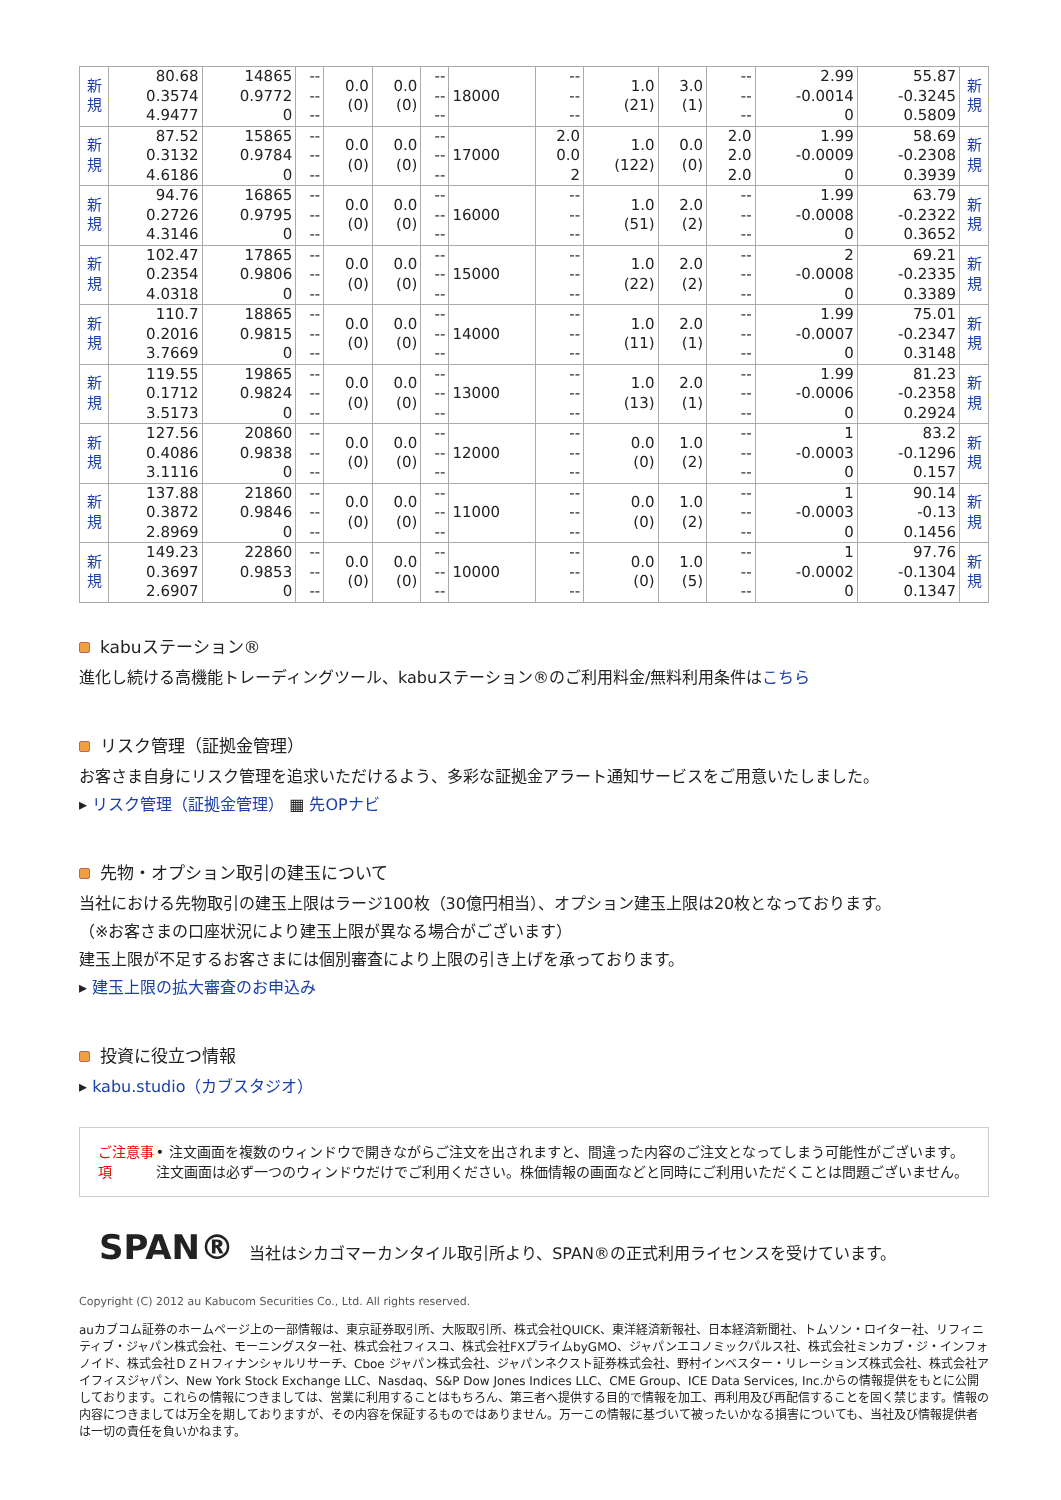| 新 規 | 80.68 0.3574 4.9477 | 14865 0.9772 0 | -- -- -- | 0.0 (0) | 0.0 (0) | -- -- -- | 18000 | -- -- -- | 1.0 (21) | 3.0 (1) | -- -- -- | 2.99 -0.0014 0 | 55.87 -0.3245 0.5809 | 新 規 |
| 新 規 | 87.52 0.3132 4.6186 | 15865 0.9784 0 | -- -- -- | 0.0 (0) | 0.0 (0) | -- -- -- | 17000 | 2.0 0.0 2 | 1.0 (122) | 0.0 (0) | 2.0 2.0 2.0 | 1.99 -0.0009 0 | 58.69 -0.2308 0.3939 | 新 規 |
| 新 規 | 94.76 0.2726 4.3146 | 16865 0.9795 0 | -- -- -- | 0.0 (0) | 0.0 (0) | -- -- -- | 16000 | -- -- -- | 1.0 (51) | 2.0 (2) | -- -- -- | 1.99 -0.0008 0 | 63.79 -0.2322 0.3652 | 新 規 |
| 新 規 | 102.47 0.2354 4.0318 | 17865 0.9806 0 | -- -- -- | 0.0 (0) | 0.0 (0) | -- -- -- | 15000 | -- -- -- | 1.0 (22) | 2.0 (2) | -- -- -- | 2 -0.0008 0 | 69.21 -0.2335 0.3389 | 新 規 |
| 新 規 | 110.7 0.2016 3.7669 | 18865 0.9815 0 | -- -- -- | 0.0 (0) | 0.0 (0) | -- -- -- | 14000 | -- -- -- | 1.0 (11) | 2.0 (1) | -- -- -- | 1.99 -0.0007 0 | 75.01 -0.2347 0.3148 | 新 規 |
| 新 規 | 119.55 0.1712 3.5173 | 19865 0.9824 0 | -- -- -- | 0.0 (0) | 0.0 (0) | -- -- -- | 13000 | -- -- -- | 1.0 (13) | 2.0 (1) | -- -- -- | 1.99 -0.0006 0 | 81.23 -0.2358 0.2924 | 新 規 |
| 新 規 | 127.56 0.4086 3.1116 | 20860 0.9838 0 | -- -- -- | 0.0 (0) | 0.0 (0) | -- -- -- | 12000 | -- -- -- | 0.0 (0) | 1.0 (2) | -- -- -- | 1 -0.0003 0 | 83.2 -0.1296 0.157 | 新 規 |
| 新 規 | 137.88 0.3872 2.8969 | 21860 0.9846 0 | -- -- -- | 0.0 (0) | 0.0 (0) | -- -- -- | 11000 | -- -- -- | 0.0 (0) | 1.0 (2) | -- -- -- | 1 -0.0003 0 | 90.14 -0.13 0.1456 | 新 規 |
| 新 規 | 149.23 0.3697 2.6907 | 22860 0.9853 0 | -- -- -- | 0.0 (0) | 0.0 (0) | -- -- -- | 10000 | -- -- -- | 0.0 (0) | 1.0 (5) | -- -- -- | 1 -0.0002 0 | 97.76 -0.1304 0.1347 | 新 規 |
kabuステーション®
進化し続ける高機能トレーディングツール、kabuステーション®のご利用料金/無料利用条件はこちら
リスク管理（証拠金管理）
お客さま自身にリスク管理を追求いただけるよう、多彩な証拠金アラート通知サービスをご用意いたしました。
▸ リスク管理（証拠金管理） ▦ 先OPナビ
先物・オプション取引の建玉について
当社における先物取引の建玉上限はラージ100枚（30億円相当）、オプション建玉上限は20枚となっております。
（※お客さまの口座状況により建玉上限が異なる場合がございます）
建玉上限が不足するお客さまには個別審査により上限の引き上げを承っております。
▸ 建玉上限の拡大審査のお申込み
投資に役立つ情報
▸ kabu.studio（カブスタジオ）
ご注意事項 • 注文画面を複数のウィンドウで開きながらご注文を出されますと、間違った内容のご注文となってしまう可能性がございます。注文画面は必ず一つのウィンドウだけでご利用ください。株価情報の画面などと同時にご利用いただくことは問題ございません。
SPAN® 当社はシカゴマーカンタイル取引所より、SPAN®の正式利用ライセンスを受けています。
Copyright (C) 2012 au Kabucom Securities Co., Ltd. All rights reserved.
auカブコム証券のホームページ上の一部情報は、東京証券取引所、大阪取引所、株式会社QUICK、東洋経済新報社、日本経済新聞社、トムソン・ロイター社、リフィニティブ・ジャパン株式会社、モーニングスター社、株式会社フィスコ、株式会社FXプライムbyGMO、ジャパンエコノミックパルス社、株式会社ミンカブ・ジ・インフォノイド、株式会社ＤＺＨフィナンシャルリサーチ、Cboe ジャパン株式会社、ジャパンネクスト証券株式会社、野村インベスター・リレーションズ株式会社、株式会社アイフィスジャパン、New York Stock Exchange LLC、Nasdaq、S&P Dow Jones Indices LLC、CME Group、ICE Data Services, Inc.からの情報提供をもとに公開しております。これらの情報につきましては、営業に利用することはもちろん、第三者へ提供する目的で情報を加工、再利用及び再配信することを固く禁じます。情報の内容につきましては万全を期しておりますが、その内容を保証するものではありません。万一この情報に基づいて被ったいかなる損害についても、当社及び情報提供者は一切の責任を負いかねます。